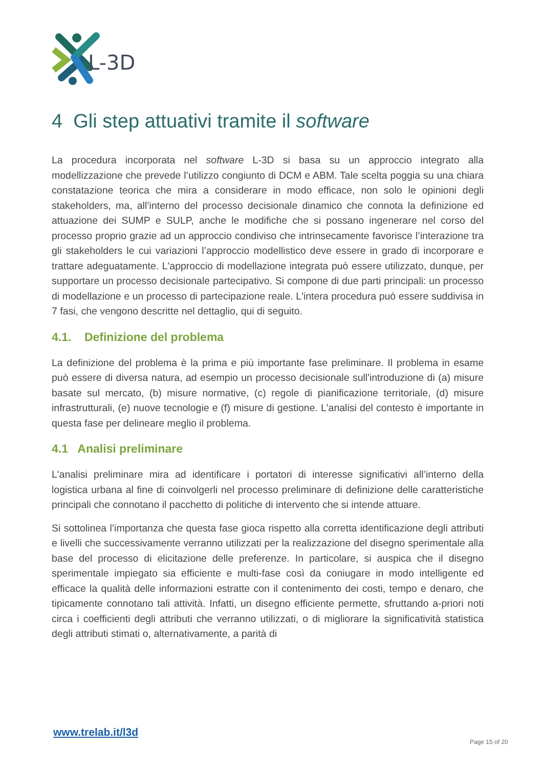L-3D
4 Gli step attuativi tramite il software
La procedura incorporata nel software L-3D si basa su un approccio integrato alla modellizzazione che prevede l’utilizzo congiunto di DCM e ABM. Tale scelta poggia su una chiara constatazione teorica che mira a considerare in modo efficace, non solo le opinioni degli stakeholders, ma, all’interno del processo decisionale dinamico che connota la definizione ed attuazione dei SUMP e SULP, anche le modifiche che si possano ingenerare nel corso del processo proprio grazie ad un approccio condiviso che intrinsecamente favorisce l’interazione tra gli stakeholders le cui variazioni l’approccio modellistico deve essere in grado di incorporare e trattare adeguatamente. L'approccio di modellazione integrata può essere utilizzato, dunque, per supportare un processo decisionale partecipativo. Si compone di due parti principali: un processo di modellazione e un processo di partecipazione reale. L'intera procedura può essere suddivisa in 7 fasi, che vengono descritte nel dettaglio, qui di seguito.
4.1. Definizione del problema
La definizione del problema è la prima e più importante fase preliminare. Il problema in esame può essere di diversa natura, ad esempio un processo decisionale sull'introduzione di (a) misure basate sul mercato, (b) misure normative, (c) regole di pianificazione territoriale, (d) misure infrastrutturali, (e) nuove tecnologie e (f) misure di gestione. L'analisi del contesto è importante in questa fase per delineare meglio il problema.
4.1 Analisi preliminare
L'analisi preliminare mira ad identificare i portatori di interesse significativi all’interno della logistica urbana al fine di coinvolgerli nel processo preliminare di definizione delle caratteristiche principali che connotano il pacchetto di politiche di intervento che si intende attuare.
Si sottolinea l’importanza che questa fase gioca rispetto alla corretta identificazione degli attributi e livelli che successivamente verranno utilizzati per la realizzazione del disegno sperimentale alla base del processo di elicitazione delle preferenze. In particolare, si auspica che il disegno sperimentale impiegato sia efficiente e multi-fase così da coniugare in modo intelligente ed efficace la qualità delle informazioni estratte con il contenimento dei costi, tempo e denaro, che tipicamente connotano tali attività. Infatti, un disegno efficiente permette, sfruttando a-priori noti circa i coefficienti degli attributi che verranno utilizzati, o di migliorare la significatività statistica degli attributi stimati o, alternativamente, a parità di
www.trelab.it/l3d
Page 15 of 20